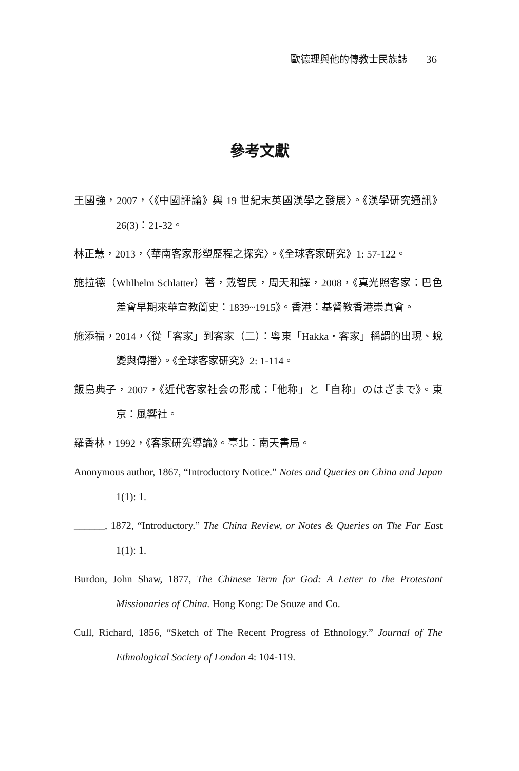歐德理與他的傳教士民族誌 36
參考文獻
王國強，2007，〈《中國評論》與 19 世紀末英國漢學之發展〉。《漢學研究通訊》26(3)：21-32。
林正慧，2013，〈華南客家形塑歷程之探究〉。《全球客家研究》1: 57-122。
施拉德（Whlhelm Schlatter）著，戴智民，周天和譯，2008，《真光照客家：巴色差會早期來華宣教簡史：1839~1915》。香港：基督教香港崇真會。
施添福，2014，〈從「客家」到客家（二）：粵東「Hakka・客家」稱謂的出現、蛻變與傳播〉。《全球客家研究》2: 1-114。
飯島典子，2007，《近代客家社会の形成：「他称」と「自称」のはざまで》。東京：風響社。
羅香林，1992，《客家研究導論》。臺北：南天書局。
Anonymous author, 1867, “Introductory Notice.” Notes and Queries on China and Japan 1(1): 1.
______, 1872, “Introductory.” The China Review, or Notes & Queries on The Far East 1(1): 1.
Burdon, John Shaw, 1877, The Chinese Term for God: A Letter to the Protestant Missionaries of China. Hong Kong: De Souze and Co.
Cull, Richard, 1856, “Sketch of The Recent Progress of Ethnology.” Journal of The Ethnological Society of London 4: 104-119.